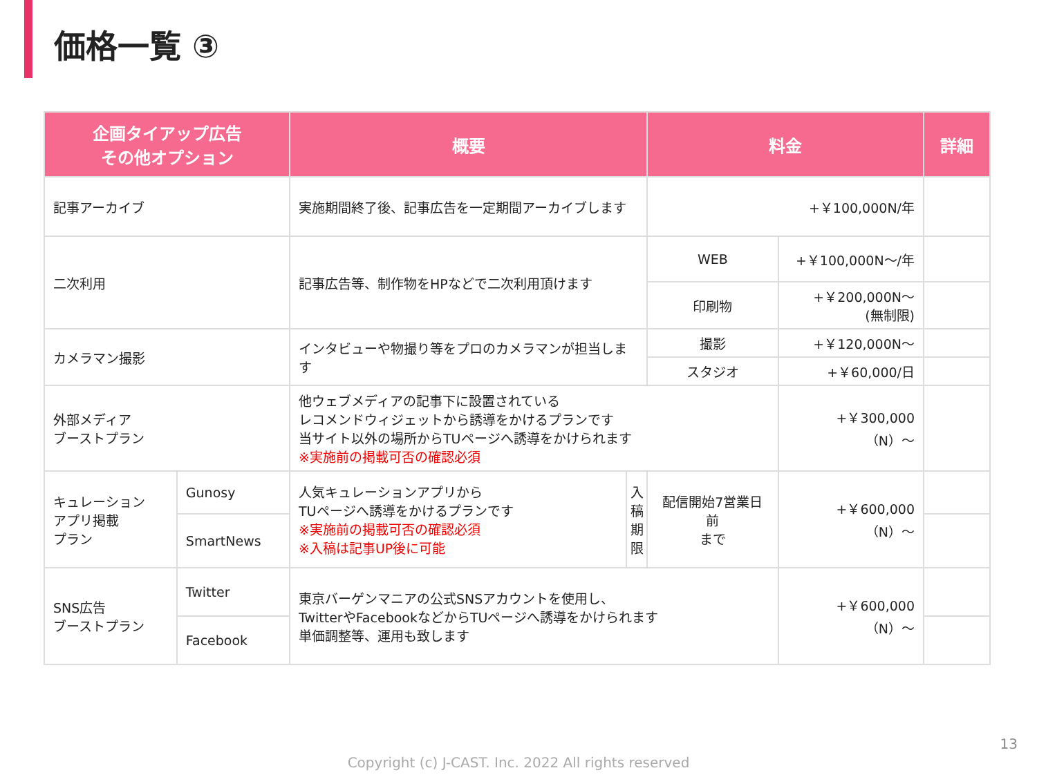価格一覧 ③
| 企画タイアップ広告 その他オプション | | 概要 | | 料金 | | 詳細 |
| --- | --- | --- | --- | --- | --- | --- |
| 記事アーカイブ | | 実施期間終了後、記事広告を一定期間アーカイブします | | +￥100,000N/年 | | |
| 二次利用 | | 記事広告等、制作物をHPなどで二次利用頂けます | | WEB | +￥100,000N〜/年 | |
| | | | | 印刷物 | +￥200,000N〜 (無制限) | |
| カメラマン撮影 | | インタビューや物撮り等をプロのカメラマンが担当します | | 撮影 | +￥120,000N〜 | |
| | | | | スタジオ | +￥60,000/日 | |
| 外部メディア ブーストプラン | | 他ウェブメディアの記事下に設置されている レコメンドウィジェットから誘導をかけるプランです 当サイト以外の場所からTUページへ誘導をかけられます ※実施前の掲載可否の確認必須 | | | +￥300,000（N）〜 | |
| キュレーション アプリ掲載 プラン | Gunosy | 人気キュレーションアプリから TUページへ誘導をかけるプランです ※実施前の掲載可否の確認必須 ※入稿は記事UP後に可能 | 入 稿 期 限 | 配信開始7営業日前 まで | +￥600,000（N）〜 | |
| | SmartNews | | | | | |
| SNS広告 ブーストプラン | Twitter | 東京バーゲンマニアの公式SNSアカウントを使用し、 TwitterやFacebookなどからTUページへ誘導をかけられます 単価調整等、運用も致します | | | +￥600,000（N）〜 | |
| | Facebook | | | | | |
13
Copyright (c) J-CAST. Inc. 2022 All rights reserved